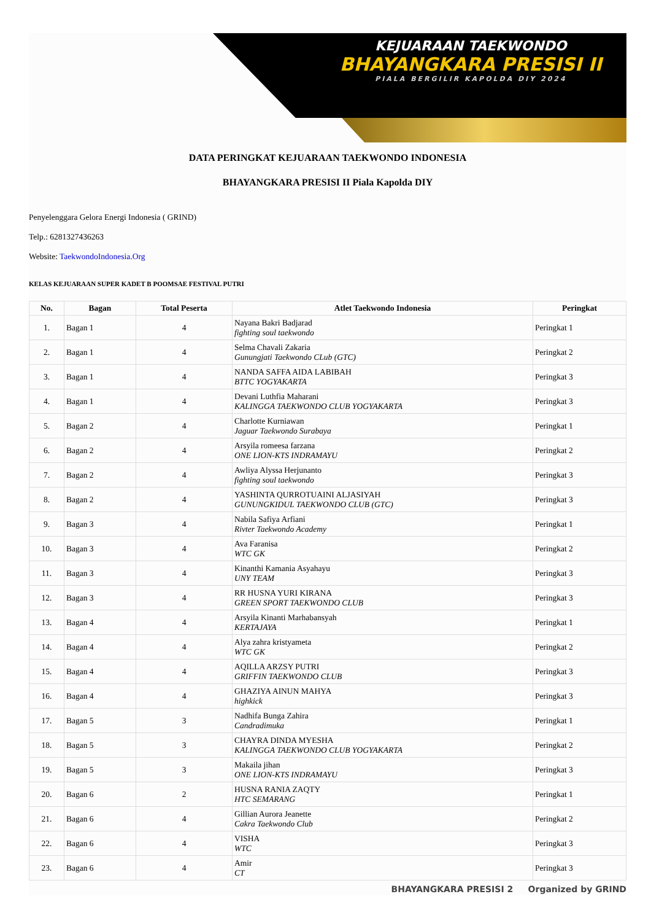KEJUARAAN TAEKWONDO
BHAYANGKARA PRESISI II
PIALA BERGILIR KAPOLDA DIY 2024
DATA PERINGKAT KEJUARAAN TAEKWONDO INDONESIA
BHAYANGKARA PRESISI II Piala Kapolda DIY
Penyelenggara Gelora Energi Indonesia ( GRIND)
Telp.: 6281327436263
Website: TaekwondoIndonesia.Org
KELAS KEJUARAAN SUPER KADET B POOMSAE FESTIVAL PUTRI
| No. | Bagan | Total Peserta | Atlet Taekwondo Indonesia | Peringkat |
| --- | --- | --- | --- | --- |
| 1. | Bagan 1 | 4 | Nayana Bakri Badjarad fighting soul taekwondo | Peringkat 1 |
| 2. | Bagan 1 | 4 | Selma Chavali Zakaria Gunungjati Taekwondo CLub (GTC) | Peringkat 2 |
| 3. | Bagan 1 | 4 | NANDA SAFFA AIDA LABIBAH BTTC YOGYAKARTA | Peringkat 3 |
| 4. | Bagan 1 | 4 | Devani Luthfia Maharani KALINGGA TAEKWONDO CLUB YOGYAKARTA | Peringkat 3 |
| 5. | Bagan 2 | 4 | Charlotte Kurniawan Jaguar Taekwondo Surabaya | Peringkat 1 |
| 6. | Bagan 2 | 4 | Arsyila romeesa farzana ONE LION-KTS INDRAMAYU | Peringkat 2 |
| 7. | Bagan 2 | 4 | Awliya Alyssa Herjunanto fighting soul taekwondo | Peringkat 3 |
| 8. | Bagan 2 | 4 | YASHINTA QURROTUAINI ALJASIYAH GUNUNGKIDUL TAEKWONDO CLUB (GTC) | Peringkat 3 |
| 9. | Bagan 3 | 4 | Nabila Safiya Arfiani Rivter Taekwondo Academy | Peringkat 1 |
| 10. | Bagan 3 | 4 | Ava Faranisa WTC GK | Peringkat 2 |
| 11. | Bagan 3 | 4 | Kinanthi Kamania Asyahayu UNY TEAM | Peringkat 3 |
| 12. | Bagan 3 | 4 | RR HUSNA YURI KIRANA GREEN SPORT TAEKWONDO CLUB | Peringkat 3 |
| 13. | Bagan 4 | 4 | Arsyila Kinanti Marhabansyah KERTAJAYA | Peringkat 1 |
| 14. | Bagan 4 | 4 | Alya zahra kristyameta WTC GK | Peringkat 2 |
| 15. | Bagan 4 | 4 | AQILLA ARZSY PUTRI GRIFFIN TAEKWONDO CLUB | Peringkat 3 |
| 16. | Bagan 4 | 4 | GHAZIYA AINUN MAHYA highkick | Peringkat 3 |
| 17. | Bagan 5 | 3 | Nadhifa Bunga Zahira Candradimuka | Peringkat 1 |
| 18. | Bagan 5 | 3 | CHAYRA DINDA MYESHA KALINGGA TAEKWONDO CLUB YOGYAKARTA | Peringkat 2 |
| 19. | Bagan 5 | 3 | Makaila jihan ONE LION-KTS INDRAMAYU | Peringkat 3 |
| 20. | Bagan 6 | 2 | HUSNA RANIA ZAQTY HTC SEMARANG | Peringkat 1 |
| 21. | Bagan 6 | 4 | Gillian Aurora Jeanette Cakra Taekwondo Club | Peringkat 2 |
| 22. | Bagan 6 | 4 | VISHA WTC | Peringkat 3 |
| 23. | Bagan 6 | 4 | Amir CT | Peringkat 3 |
BHAYANGKARA PRESISI 2 Organized by GRIND